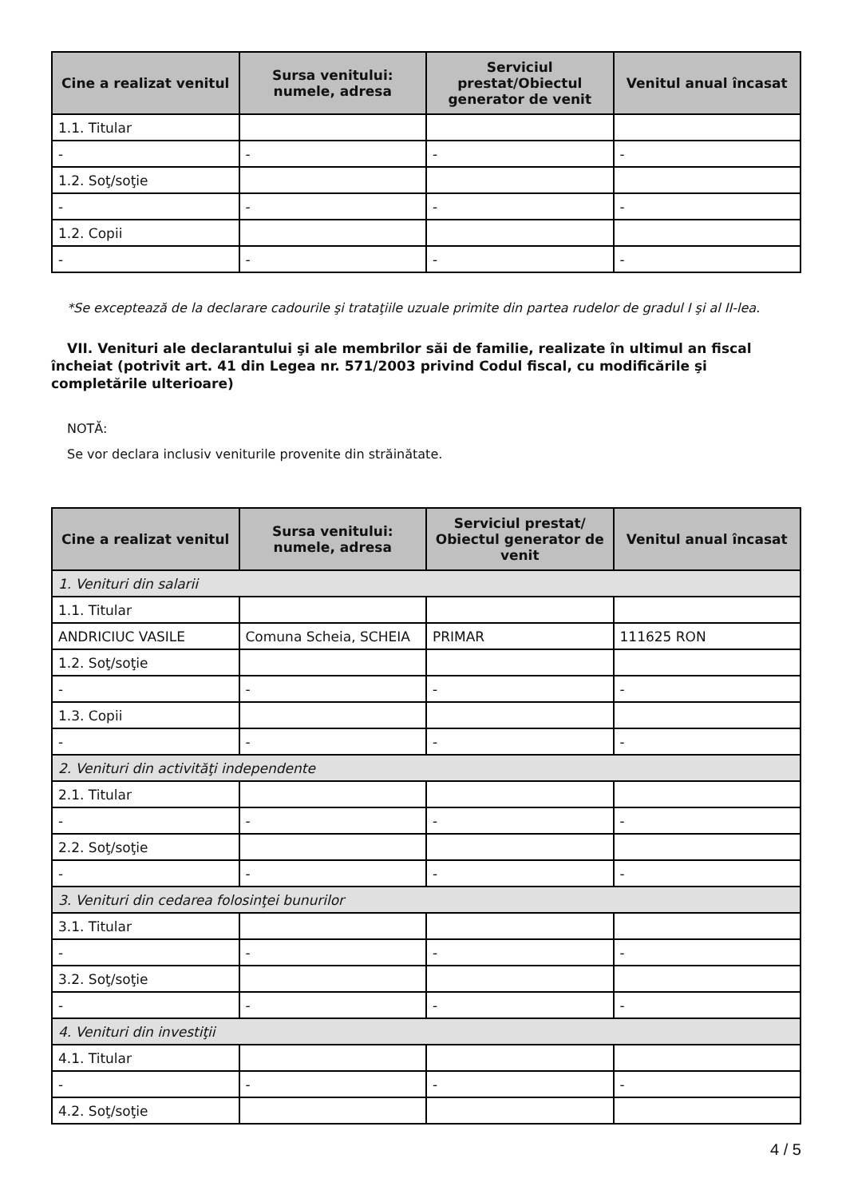| Cine a realizat venitul | Sursa venitului: numele, adresa | Serviciul prestat/Obiectul generator de venit | Venitul anual încasat |
| --- | --- | --- | --- |
| 1.1. Titular | | | |
| - | - | - | - |
| 1.2. Soţ/soţie | | | |
| - | - | - | - |
| 1.2. Copii | | | |
| - | - | - | - |
*Se exceptează de la declarare cadourile şi trataţiile uzuale primite din partea rudelor de gradul I şi al II-lea.
VII. Venituri ale declarantului şi ale membrilor săi de familie, realizate în ultimul an fiscal încheiat (potrivit art. 41 din Legea nr. 571/2003 privind Codul fiscal, cu modificările şi completările ulterioare)
NOTĂ:
Se vor declara inclusiv veniturile provenite din străinătate.
| Cine a realizat venitul | Sursa venitului: numele, adresa | Serviciul prestat/ Obiectul generator de venit | Venitul anual încasat |
| --- | --- | --- | --- |
| 1. Venituri din salarii | | | |
| 1.1. Titular | | | |
| ANDRICIUC VASILE | Comuna Scheia, SCHEIA | PRIMAR | 111625 RON |
| 1.2. Soţ/soţie | | | |
| - | - | - | - |
| 1.3. Copii | | | |
| - | - | - | - |
| 2. Venituri din activităţi independente | | | |
| 2.1. Titular | | | |
| - | - | - | - |
| 2.2. Soţ/soţie | | | |
| - | - | - | - |
| 3. Venituri din cedarea folosinţei bunurilor | | | |
| 3.1. Titular | | | |
| - | - | - | - |
| 3.2. Soţ/soţie | | | |
| - | - | - | - |
| 4. Venituri din investiţii | | | |
| 4.1. Titular | | | |
| - | - | - | - |
| 4.2. Soţ/soţie | | | |
4 / 5